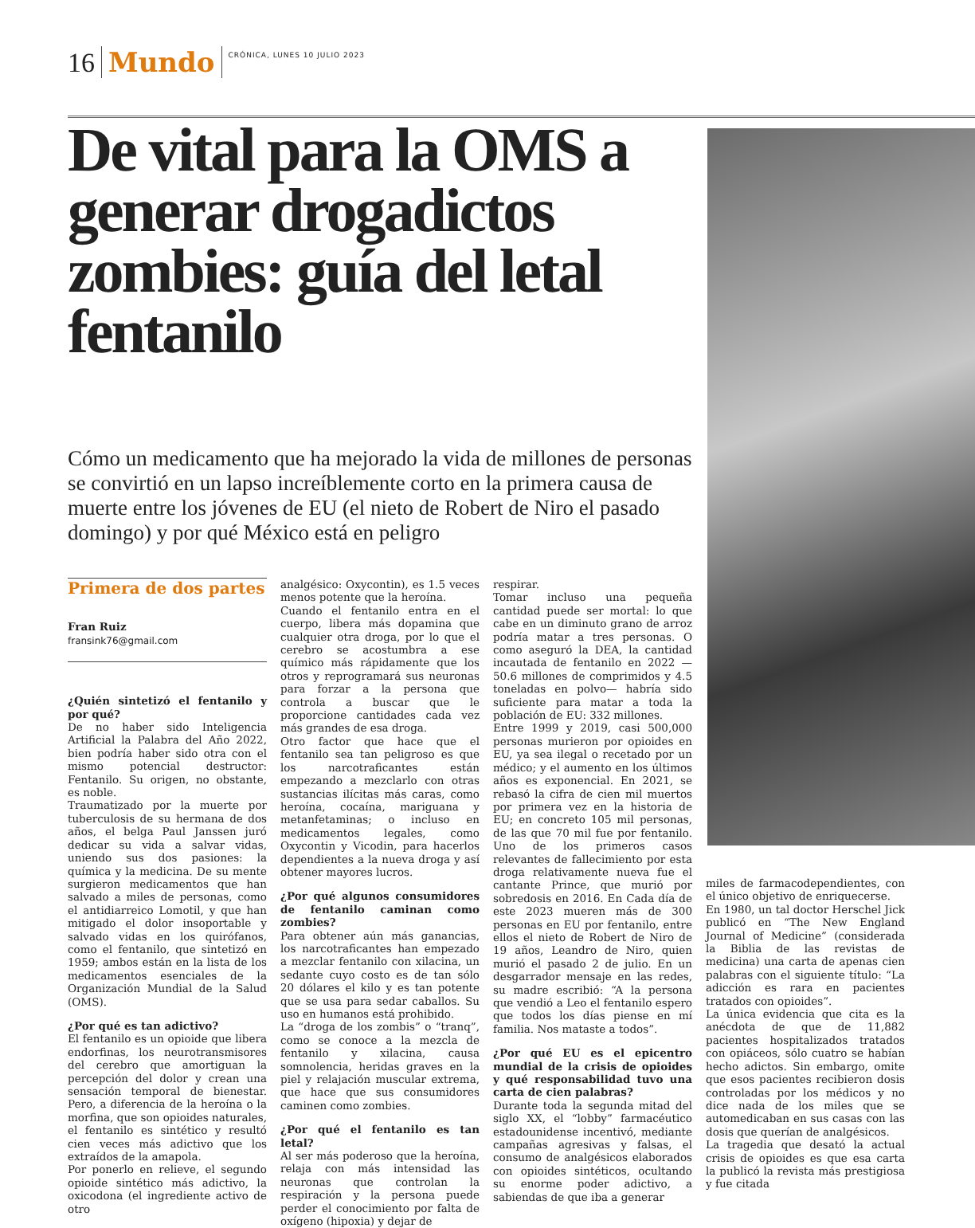16 Mundo CRÓNICA, LUNES 10 JULIO 2023
De vital para la OMS a generar drogadictos zombies: guía del letal fentanilo
Cómo un medicamento que ha mejorado la vida de millones de personas se convirtió en un lapso increíblemente corto en la primera causa de muerte entre los jóvenes de EU (el nieto de Robert de Niro el pasado domingo) y por qué México está en peligro
Primera de dos partes
Fran Ruiz
fransink76@gmail.com
¿Quién sintetizó el fentanilo y por qué?
De no haber sido Inteligencia Artificial la Palabra del Año 2022, bien podría haber sido otra con el mismo potencial destructor: Fentanilo. Su origen, no obstante, es noble.
Traumatizado por la muerte por tuberculosis de su hermana de dos años, el belga Paul Janssen juró dedicar su vida a salvar vidas, uniendo sus dos pasiones: la química y la medicina. De su mente surgieron medicamentos que han salvado a miles de personas, como el antidiarreico Lomotil, y que han mitigado el dolor insoportable y salvado vidas en los quirófanos, como el fentanilo, que sintetizó en 1959; ambos están en la lista de los medicamentos esenciales de la Organización Mundial de la Salud (OMS).
¿Por qué es tan adictivo?
El fentanilo es un opioide que libera endorfinas, los neurotransmisores del cerebro que amortiguan la percepción del dolor y crean una sensación temporal de bienestar. Pero, a diferencia de la heroína o la morfina, que son opioides naturales, el fentanilo es sintético y resultó cien veces más adictivo que los extraídos de la amapola.
Por ponerlo en relieve, el segundo opioide sintético más adictivo, la oxicodona (el ingrediente activo de otro
analgésico: Oxycontin), es 1.5 veces menos potente que la heroína.
Cuando el fentanilo entra en el cuerpo, libera más dopamina que cualquier otra droga, por lo que el cerebro se acostumbra a ese químico más rápidamente que los otros y reprogramará sus neuronas para forzar a la persona que controla a buscar que le proporcione cantidades cada vez más grandes de esa droga.
Otro factor que hace que el fentanilo sea tan peligroso es que los narcotraficantes están empezando a mezclarlo con otras sustancias ilícitas más caras, como heroína, cocaína, mariguana y metanfetaminas; o incluso en medicamentos legales, como Oxycontin y Vicodin, para hacerlos dependientes a la nueva droga y así obtener mayores lucros.
¿Por qué algunos consumidores de fentanilo caminan como zombies?
Para obtener aún más ganancias, los narcotraficantes han empezado a mezclar fentanilo con xilacina, un sedante cuyo costo es de tan sólo 20 dólares el kilo y es tan potente que se usa para sedar caballos. Su uso en humanos está prohibido.
La “droga de los zombis” o “tranq”, como se conoce a la mezcla de fentanilo y xilacina, causa somnolencia, heridas graves en la piel y relajación muscular extrema, que hace que sus consumidores caminen como zombies.
¿Por qué el fentanilo es tan letal?
Al ser más poderoso que la heroína, relaja con más intensidad las neuronas que controlan la respiración y la persona puede perder el conocimiento por falta de oxígeno (hipoxia) y dejar de
respirar.
Tomar incluso una pequeña cantidad puede ser mortal: lo que cabe en un diminuto grano de arroz podría matar a tres personas. O como aseguró la DEA, la cantidad incautada de fentanilo en 2022 —50.6 millones de comprimidos y 4.5 toneladas en polvo— habría sido suficiente para matar a toda la población de EU: 332 millones.
Entre 1999 y 2019, casi 500,000 personas murieron por opioides en EU, ya sea ilegal o recetado por un médico; y el aumento en los últimos años es exponencial. En 2021, se rebasó la cifra de cien mil muertos por primera vez en la historia de EU; en concreto 105 mil personas, de las que 70 mil fue por fentanilo. Uno de los primeros casos relevantes de fallecimiento por esta droga relativamente nueva fue el cantante Prince, que murió por sobredosis en 2016. En Cada día de este 2023 mueren más de 300 personas en EU por fentanilo, entre ellos el nieto de Robert de Niro de 19 años, Leandro de Niro, quien murió el pasado 2 de julio. En un desgarrador mensaje en las redes, su madre escribió: “A la persona que vendió a Leo el fentanilo espero que todos los días piense en mí familia. Nos mataste a todos”.
¿Por qué EU es el epicentro mundial de la crisis de opioides y qué responsabilidad tuvo una carta de cien palabras?
Durante toda la segunda mitad del siglo XX, el “lobby” farmacéutico estadounidense incentivó, mediante campañas agresivas y falsas, el consumo de analgésicos elaborados con opioides sintéticos, ocultando su enorme poder adictivo, a sabiendas de que iba a generar
miles de farmacodependientes, con el único objetivo de enriquecerse.
En 1980, un tal doctor Herschel Jick publicó en “The New England Journal of Medicine” (considerada la Biblia de las revistas de medicina) una carta de apenas cien palabras con el siguiente título: “La adicción es rara en pacientes tratados con opioides”.
La única evidencia que cita es la anécdota de que de 11,882 pacientes hospitalizados tratados con opiáceos, sólo cuatro se habían hecho adictos. Sin embargo, omite que esos pacientes recibieron dosis controladas por los médicos y no dice nada de los miles que se automedicaban en sus casas con las dosis que querían de analgésicos.
La tragedia que desató la actual crisis de opioides es que esa carta la publicó la revista más prestigiosa y fue citada